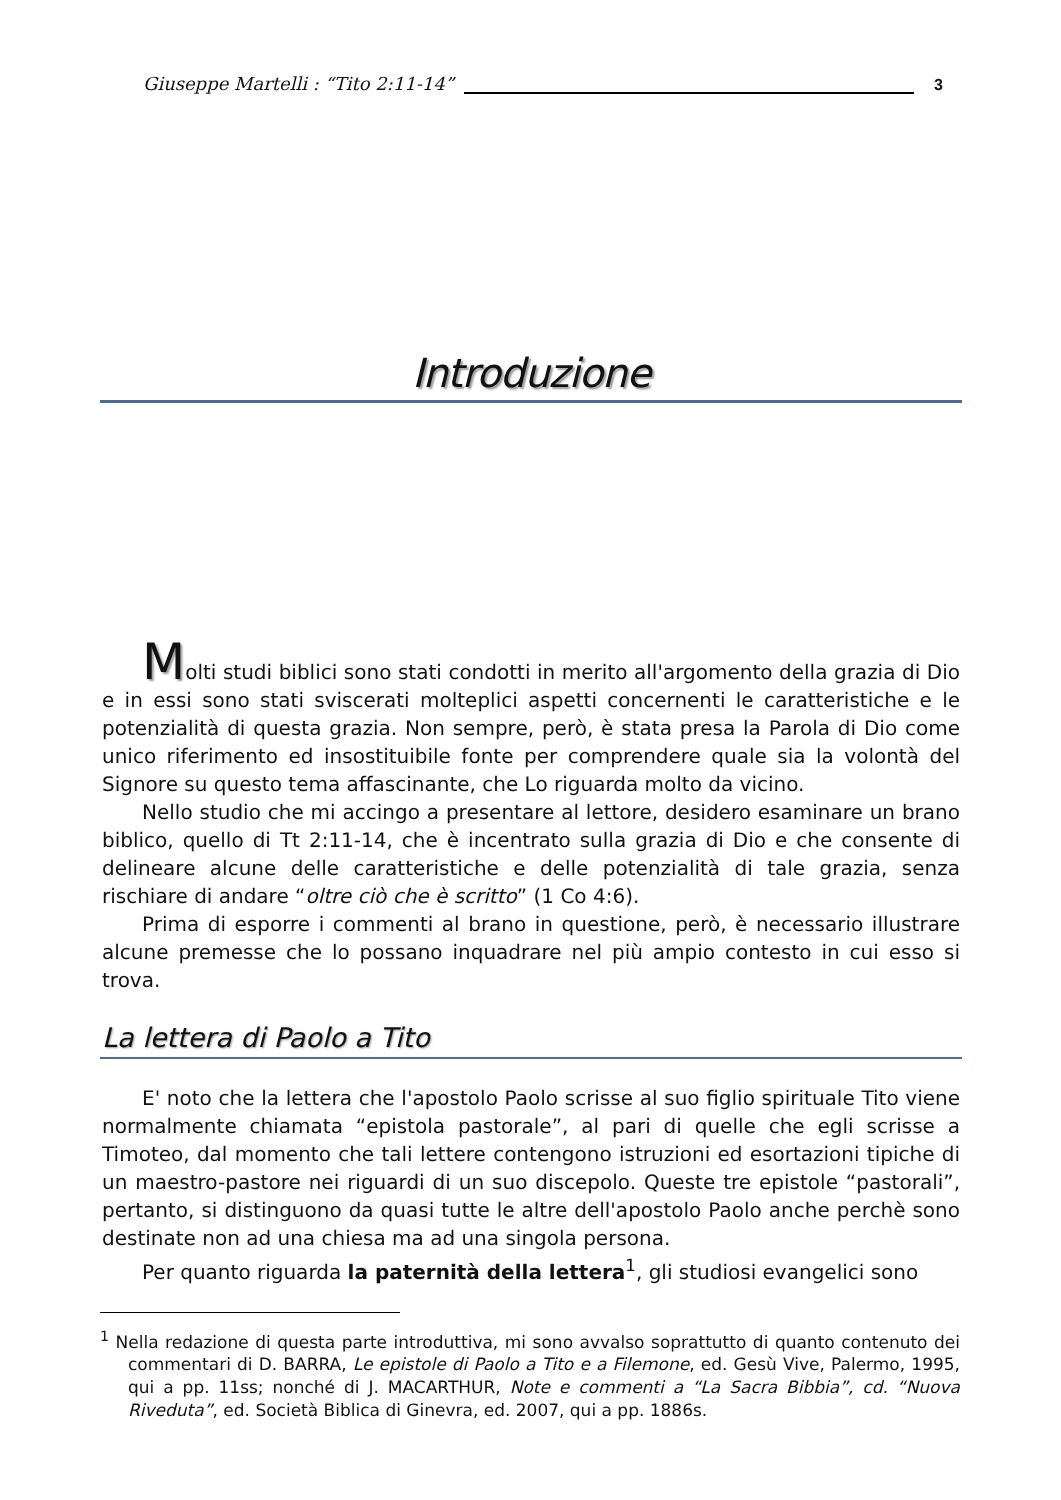Giuseppe Martelli : “Tito 2:11-14” 3
Introduzione
Molti studi biblici sono stati condotti in merito all'argomento della grazia di Dio e in essi sono stati sviscerati molteplici aspetti concernenti le caratteristiche e le potenzialità di questa grazia. Non sempre, però, è stata presa la Parola di Dio come unico riferimento ed insostituibile fonte per comprendere quale sia la volontà del Signore su questo tema affascinante, che Lo riguarda molto da vicino.
Nello studio che mi accingo a presentare al lettore, desidero esaminare un brano biblico, quello di Tt 2:11-14, che è incentrato sulla grazia di Dio e che consente di delineare alcune delle caratteristiche e delle potenzialità di tale grazia, senza rischiare di andare “oltre ciò che è scritto” (1 Co 4:6).
Prima di esporre i commenti al brano in questione, però, è necessario illustrare alcune premesse che lo possano inquadrare nel più ampio contesto in cui esso si trova.
La lettera di Paolo a Tito
E' noto che la lettera che l'apostolo Paolo scrisse al suo figlio spirituale Tito viene normalmente chiamata “epistola pastorale”, al pari di quelle che egli scrisse a Timoteo, dal momento che tali lettere contengono istruzioni ed esortazioni tipiche di un maestro-pastore nei riguardi di un suo discepolo. Queste tre epistole “pastorali”, pertanto, si distinguono da quasi tutte le altre dell'apostolo Paolo anche perchè sono destinate non ad una chiesa ma ad una singola persona.
Per quanto riguarda la paternità della lettera<sup>1</sup>, gli studiosi evangelici sono
<sup>1</sup> Nella redazione di questa parte introduttiva, mi sono avvalso soprattutto di quanto contenuto dei commentari di D. BARRA, Le epistole di Paolo a Tito e a Filemone, ed. Gesù Vive, Palermo, 1995, qui a pp. 11ss; nonché di J. MACARTHUR, Note e commenti a “La Sacra Bibbia”, cd. “Nuova Riveduta”, ed. Società Biblica di Ginevra, ed. 2007, qui a pp. 1886s.